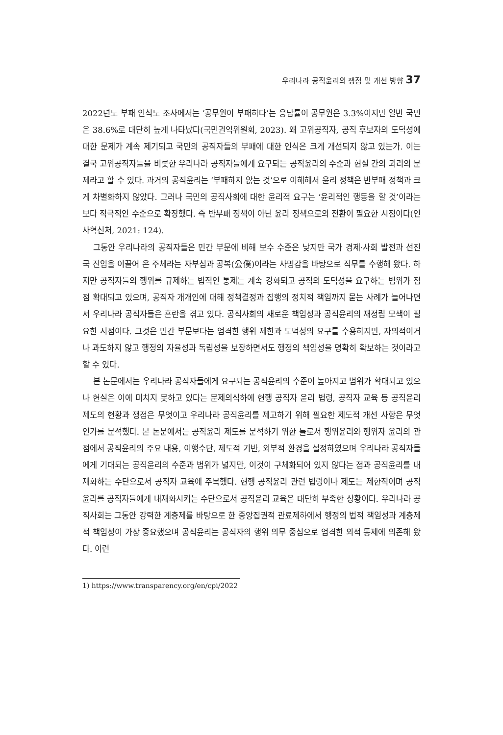우리나라 공직윤리의 쟁점 및 개선 방향 37
2022년도 부패 인식도 조사에서는 ‘공무원이 부패하다’는 응답률이 공무원은 3.3%이지만 일반 국민은 38.6%로 대단히 높게 나타났다(국민권익위원회, 2023). 왜 고위공직자, 공직 후보자의 도덕성에 대한 문제가 계속 제기되고 국민의 공직자들의 부패에 대한 인식은 크게 개선되지 않고 있는가. 이는 결국 고위공직자들을 비롯한 우리나라 공직자들에게 요구되는 공직윤리의 수준과 현실 간의 괴리의 문제라고 할 수 있다. 과거의 공직윤리는 ‘부패하지 않는 것’으로 이해해서 윤리 정책은 반부패 정책과 크게 차별화하지 않았다. 그러나 국민의 공직사회에 대한 윤리적 요구는 ‘윤리적인 행동을 할 것’이라는 보다 적극적인 수준으로 확장했다. 즉 반부패 정책이 아닌 윤리 정책으로의 전환이 필요한 시점이다(인사혁신처, 2021: 124).
그동안 우리나라의 공직자들은 민간 부문에 비해 보수 수준은 낮지만 국가 경제·사회 발전과 선진국 진입을 이끌어 온 주체라는 자부심과 공복(公僕)이라는 사명감을 바탕으로 직무를 수행해 왔다. 하지만 공직자들의 행위를 규제하는 법적인 통제는 계속 강화되고 공직의 도덕성을 요구하는 범위가 점점 확대되고 있으며, 공직자 개개인에 대해 정책결정과 집행의 정치적 책임까지 묻는 사례가 늘어나면서 우리나라 공직자들은 혼란을 겪고 있다. 공직사회의 새로운 책임성과 공직윤리의 재정립 모색이 필요한 시점이다. 그것은 민간 부문보다는 엄격한 행위 제한과 도덕성의 요구를 수용하지만, 자의적이거나 과도하지 않고 행정의 자율성과 독립성을 보장하면서도 행정의 책임성을 명확히 확보하는 것이라고 할 수 있다.
본 논문에서는 우리나라 공직자들에게 요구되는 공직윤리의 수준이 높아지고 범위가 확대되고 있으나 현실은 이에 미치지 못하고 있다는 문제의식하에 현행 공직자 윤리 법령, 공직자 교육 등 공직윤리 제도의 현황과 쟁점은 무엇이고 우리나라 공직윤리를 제고하기 위해 필요한 제도적 개선 사항은 무엇인가를 분석했다. 본 논문에서는 공직윤리 제도를 분석하기 위한 틀로서 행위윤리와 행위자 윤리의 관점에서 공직윤리의 주요 내용, 이행수단, 제도적 기반, 외부적 환경을 설정하였으며 우리나라 공직자들에게 기대되는 공직윤리의 수준과 범위가 넓지만, 이것이 구체화되어 있지 않다는 점과 공직윤리를 내재화하는 수단으로서 공직자 교육에 주목했다. 현행 공직윤리 관련 법령이나 제도는 제한적이며 공직윤리를 공직자들에게 내재화시키는 수단으로서 공직윤리 교육은 대단히 부족한 상황이다. 우리나라 공직사회는 그동안 강력한 계층제를 바탕으로 한 중앙집권적 관료제하에서 행정의 법적 책임성과 계층제적 책임성이 가장 중요했으며 공직윤리는 공직자의 행위 의무 중심으로 엄격한 외적 통제에 의존해 왔다. 이런
1) https://www.transparency.org/en/cpi/2022